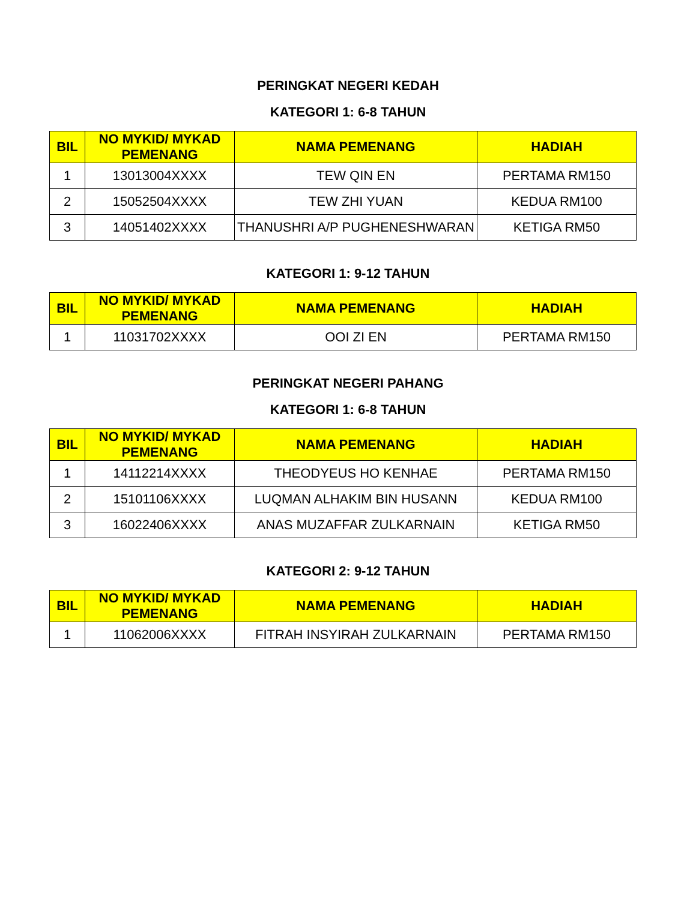PERINGKAT NEGERI KEDAH
KATEGORI 1: 6-8 TAHUN
| BIL | NO MYKID/ MYKAD PEMENANG | NAMA PEMENANG | HADIAH |
| --- | --- | --- | --- |
| 1 | 13013004XXXX | TEW QIN EN | PERTAMA RM150 |
| 2 | 15052504XXXX | TEW ZHI YUAN | KEDUA RM100 |
| 3 | 14051402XXXX | THANUSHRI A/P PUGHENESHWARAN | KETIGA RM50 |
KATEGORI 1: 9-12 TAHUN
| BIL | NO MYKID/ MYKAD PEMENANG | NAMA PEMENANG | HADIAH |
| --- | --- | --- | --- |
| 1 | 11031702XXXX | OOI ZI EN | PERTAMA RM150 |
PERINGKAT NEGERI PAHANG
KATEGORI 1: 6-8 TAHUN
| BIL | NO MYKID/ MYKAD PEMENANG | NAMA PEMENANG | HADIAH |
| --- | --- | --- | --- |
| 1 | 14112214XXXX | THEODYEUS HO KENHAE | PERTAMA RM150 |
| 2 | 15101106XXXX | LUQMAN ALHAKIM BIN HUSANN | KEDUA RM100 |
| 3 | 16022406XXXX | ANAS MUZAFFAR ZULKARNAIN | KETIGA RM50 |
KATEGORI 2: 9-12 TAHUN
| BIL | NO MYKID/ MYKAD PEMENANG | NAMA PEMENANG | HADIAH |
| --- | --- | --- | --- |
| 1 | 11062006XXXX | FITRAH INSYIRAH ZULKARNAIN | PERTAMA RM150 |